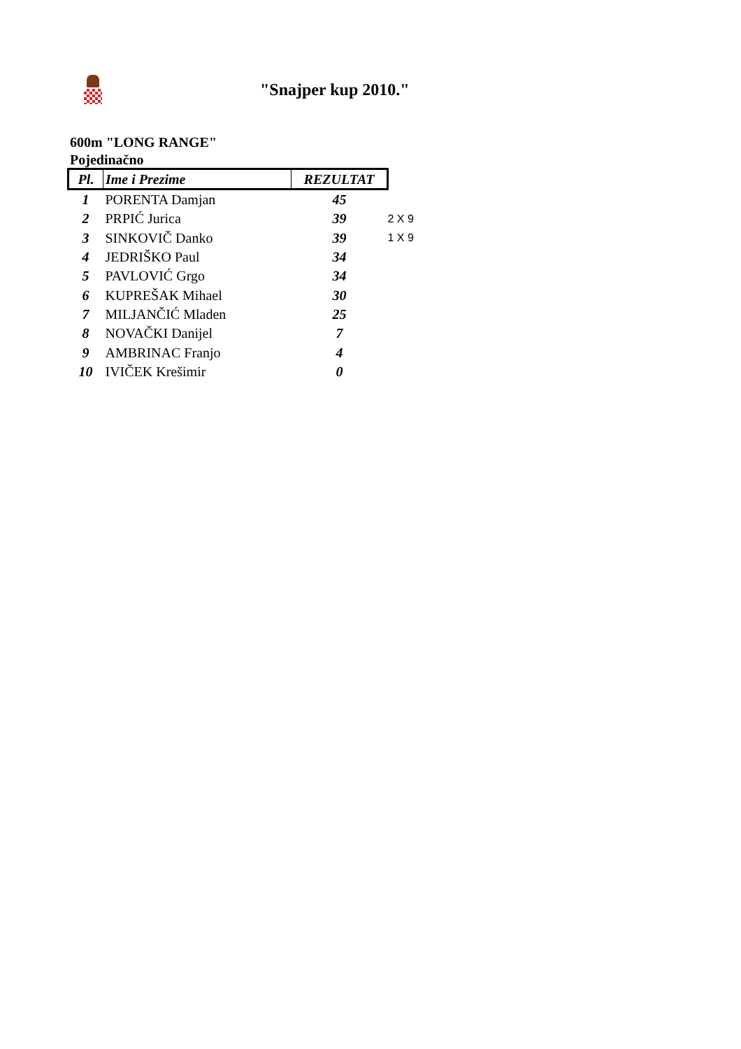"Snajper kup 2010."
600m "LONG RANGE"
Pojedinačno
| Pl. | Ime i Prezime | REZULTAT | |
| 1 | PORENTA Damjan | 45 | |
| 2 | PRPIĆ Jurica | 39 | 2 X 9 |
| 3 | SINKOVIČ Danko | 39 | 1 X 9 |
| 4 | JEDRIŠKO Paul | 34 | |
| 5 | PAVLOVIĆ Grgo | 34 | |
| 6 | KUPREŠAK Mihael | 30 | |
| 7 | MILJANČIĆ Mladen | 25 | |
| 8 | NOVAČKI Danijel | 7 | |
| 9 | AMBRINAC Franjo | 4 | |
| 10 | IVIČEK Krešimir | 0 | |